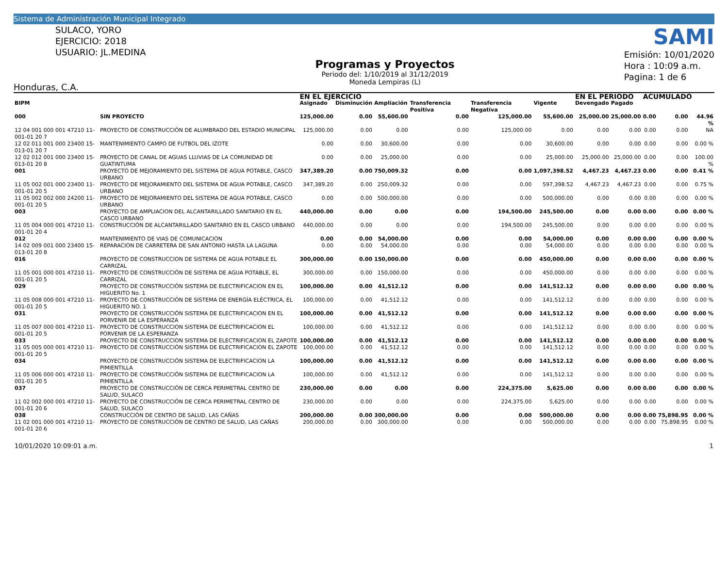Sistema de Administración Municipal Integrado
SULACO, YORO
EJERCICIO: 2018
USUARIO: JL.MEDINA
Honduras, C.A.
Programas y Proyectos
Periodo del: 1/10/2019 al 31/12/2019
Moneda Lempiras (L)
SAMI
Emisión: 10/01/2020
Hora : 10:09 a.m.
Pagina: 1 de 6
| | | | EN EL EJERCICIO | | | | | | EN EL PERIODO | | ACUMULADO | | |
| --- | --- | --- | --- | --- | --- | --- | --- | --- | --- | --- | --- | --- | --- |
| BIPM | | | Asignado | Disminución | Ampliación | Transferencia Positiva | Transferencia Negativa | Vigente | Devengado | Pagado | | | |
| 000 | SIN PROYECTO | | 125,000.00 | 0.00 | 55,600.00 | 0.00 | 125,000.00 | 55,600.00 | 25,000.00 | 25,000.00 | 0.00 | 0.00 | 44.96 % |
| 12 04 001 000 001 47210 11-001-01 20 7 | | PROYECTO DE CONSTRUCCIÓN DE ALUMBRADO DEL ESTADIO MUNICIPAL | 125,000.00 | 0.00 | 0.00 | 0.00 | 125,000.00 | 0.00 | 0.00 | 0.00 | 0.00 | 0.00 | NA |
| 12 02 011 001 000 23400 15-013-01 20 7 | | MANTENIMIENTO CAMPO DE FUTBOL DEL IZOTE | 0.00 | 0.00 | 30,600.00 | 0.00 | 0.00 | 30,600.00 | 0.00 | 0.00 | 0.00 | 0.00 | 0.00 % |
| 12 02 012 001 000 23400 15-013-01 20 8 | | PROYECTO DE CANAL DE AGUAS LLUVIAS DE LA COMUNIDAD DE GUATINTUMA | 0.00 | 0.00 | 25,000.00 | 0.00 | 0.00 | 25,000.00 | 25,000.00 | 25,000.00 | 0.00 | 0.00 | 100.00 % |
| 001 | PROYECTO DE MEJORAMIENTO DEL SISTEMA DE AGUA POTABLE, CASCO URBANO | | 347,389.20 | 0.00 | 750,009.32 | 0.00 | 0.00 | 1,097,398.52 | 4,467.23 | 4,467.23 | 0.00 | 0.00 | 0.41 % |
| 11 05 002 001 000 23400 11-001-01 20 5 | | PROYECTO DE MEJORAMIENTO DEL SISTEMA DE AGUA POTABLE, CASCO URBANO | 347,389.20 | 0.00 | 250,009.32 | 0.00 | 0.00 | 597,398.52 | 4,467.23 | 4,467.23 | 0.00 | 0.00 | 0.75 % |
| 11 05 002 002 000 24200 11-001-01 20 5 | | PROYECTO DE MEJORAMIENTO DEL SISTEMA DE AGUA POTABLE, CASCO URBANO | 0.00 | 0.00 | 500,000.00 | 0.00 | 0.00 | 500,000.00 | 0.00 | 0.00 | 0.00 | 0.00 | 0.00 % |
| 003 | PROYECTO DE AMPLIACION DEL ALCANTARILLADO SANITARIO EN EL CASCO URBANO | | 440,000.00 | 0.00 | 0.00 | 0.00 | 194,500.00 | 245,500.00 | 0.00 | 0.00 | 0.00 | 0.00 | 0.00 % |
| 11 05 004 000 001 47210 11-001-01 20 4 | | CONSTRUCCIÓN DE ALCANTARILLADO SANITARIO EN EL CASCO URBANO | 440,000.00 | 0.00 | 0.00 | 0.00 | 194,500.00 | 245,500.00 | 0.00 | 0.00 | 0.00 | 0.00 | 0.00 % |
| 012 | MANTENIMIENTO DE VIAS DE COMUNICACION | | 0.00 | 0.00 | 54,000.00 | 0.00 | 0.00 | 54,000.00 | 0.00 | 0.00 | 0.00 | 0.00 | 0.00 % |
| 14 02 009 001 000 23400 15-013-01 20 8 | | REPARACION DE CARRETERA DE SAN ANTONIO HASTA LA LAGUNA | 0.00 | 0.00 | 54,000.00 | 0.00 | 0.00 | 54,000.00 | 0.00 | 0.00 | 0.00 | 0.00 | 0.00 % |
| 016 | PROYECTO DE CONSTRUCCION DE SISTEMA DE AGUA POTABLE EL CARRIZAL | | 300,000.00 | 0.00 | 150,000.00 | 0.00 | 0.00 | 450,000.00 | 0.00 | 0.00 | 0.00 | 0.00 | 0.00 % |
| 11 05 001 000 001 47210 11-001-01 20 5 | | PROYECTO DE CONSTRUCCIÓN DE SISTEMA DE AGUA POTABLE, EL CARRIZAL | 300,000.00 | 0.00 | 150,000.00 | 0.00 | 0.00 | 450,000.00 | 0.00 | 0.00 | 0.00 | 0.00 | 0.00 % |
| 029 | PROYECTO DE CONSTRUCCIÓN SISTEMA DE ELECTRIFICACION EN EL HIGUERITO No. 1 | | 100,000.00 | 0.00 | 41,512.12 | 0.00 | 0.00 | 141,512.12 | 0.00 | 0.00 | 0.00 | 0.00 | 0.00 % |
| 11 05 008 000 001 47210 11-001-01 20 5 | | PROYECTO DE CONSTRUCCIÓN DE SISTEMA DE ENERGÍA ELÉCTRICA, EL HIGUERITO NO. 1 | 100,000.00 | 0.00 | 41,512.12 | 0.00 | 0.00 | 141,512.12 | 0.00 | 0.00 | 0.00 | 0.00 | 0.00 % |
| 031 | PROYECTO DE CONSTRUCCIÓN SISTEMA DE ELECTRIFICACION EN EL PORVENIR DE LA ESPERANZA | | 100,000.00 | 0.00 | 41,512.12 | 0.00 | 0.00 | 141,512.12 | 0.00 | 0.00 | 0.00 | 0.00 | 0.00 % |
| 11 05 007 000 001 47210 11-001-01 20 5 | | PROYECTO DE CONSTRUCCION SISTEMA DE ELECTRIFICACION EL PORVENIR DE LA ESPERANZA | 100,000.00 | 0.00 | 41,512.12 | 0.00 | 0.00 | 141,512.12 | 0.00 | 0.00 | 0.00 | 0.00 | 0.00 % |
| 033 | PROYECTO DE CONSTRUCCION SISTEMA DE ELECTRIFICACION EL ZAPOTE | | 100,000.00 | 0.00 | 41,512.12 | 0.00 | 0.00 | 141,512.12 | 0.00 | 0.00 | 0.00 | 0.00 | 0.00 % |
| 11 05 005 000 001 47210 11-001-01 20 5 | | PROYECTO DE CONSTRUCCIÓN SISTEMA DE ELECTRIFICACION EL ZAPOTE | 100,000.00 | 0.00 | 41,512.12 | 0.00 | 0.00 | 141,512.12 | 0.00 | 0.00 | 0.00 | 0.00 | 0.00 % |
| 034 | PROYECTO DE CONSTRUCCIÓN SISTEMA DE ELECTRIFICACION LA PIMIENTILLA | | 100,000.00 | 0.00 | 41,512.12 | 0.00 | 0.00 | 141,512.12 | 0.00 | 0.00 | 0.00 | 0.00 | 0.00 % |
| 11 05 006 000 001 47210 11-001-01 20 5 | | PROYECTO DE CONSTRUCCIÓN SISTEMA DE ELECTRIFICACION LA PIMIENTILLA | 100,000.00 | 0.00 | 41,512.12 | 0.00 | 0.00 | 141,512.12 | 0.00 | 0.00 | 0.00 | 0.00 | 0.00 % |
| 037 | PROYECTO DE CONSTRUCCIÓN DE CERCA PERIMETRAL CENTRO DE SALUD, SULACO | | 230,000.00 | 0.00 | 0.00 | 0.00 | 224,375.00 | 5,625.00 | 0.00 | 0.00 | 0.00 | 0.00 | 0.00 % |
| 11 02 002 000 001 47210 11-001-01 20 6 | | PROYECTO DE CONSTRUCCIÓN DE CERCA PERIMETRAL CENTRO DE SALUD, SULACO | 230,000.00 | 0.00 | 0.00 | 0.00 | 224,375.00 | 5,625.00 | 0.00 | 0.00 | 0.00 | 0.00 | 0.00 % |
| 038 | CONSTRUCCIÓN DE CENTRO DE SALUD, LAS CAÑAS | | 200,000.00 | 0.00 | 300,000.00 | 0.00 | 0.00 | 500,000.00 | 0.00 | 0.00 | 0.00 | 75,898.95 | 0.00 % |
| 11 02 001 000 001 47210 11-001-01 20 6 | | PROYECTO DE CONSTRUCCIÓN DE CENTRO DE SALUD, LAS CAÑAS | 200,000.00 | 0.00 | 300,000.00 | 0.00 | 0.00 | 500,000.00 | 0.00 | 0.00 | 0.00 | 75,898.95 | 0.00 % |
10/01/2020 10:09:01 a.m. 1